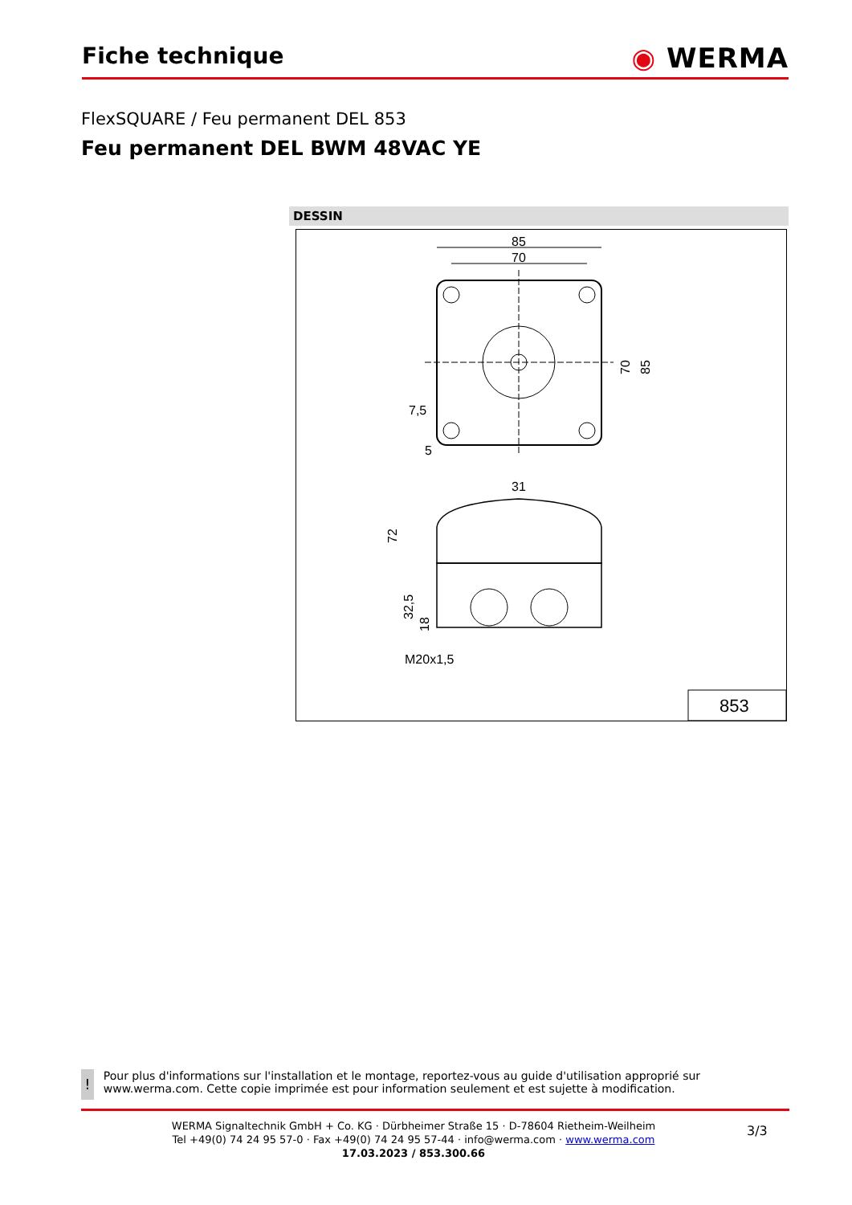Fiche technique
◉ WERMA
FlexSQUARE / Feu permanent DEL 853
Feu permanent DEL BWM 48VAC YE
DESSIN
85
70
70
85
7,5
5
31
72
32,5
18
M20x1,5
853
!
Pour plus d'informations sur l'installation et le montage, reportez-vous au guide d'utilisation approprié sur www.werma.com. Cette copie imprimée est pour information seulement et est sujette à modification.
WERMA Signaltechnik GmbH + Co. KG · Dürbheimer Straße 15 · D-78604 Rietheim-Weilheim
Tel +49(0) 74 24 95 57-0 · Fax +49(0) 74 24 95 57-44 · info@werma.com · www.werma.com
17.03.2023 / 853.300.66
3/3